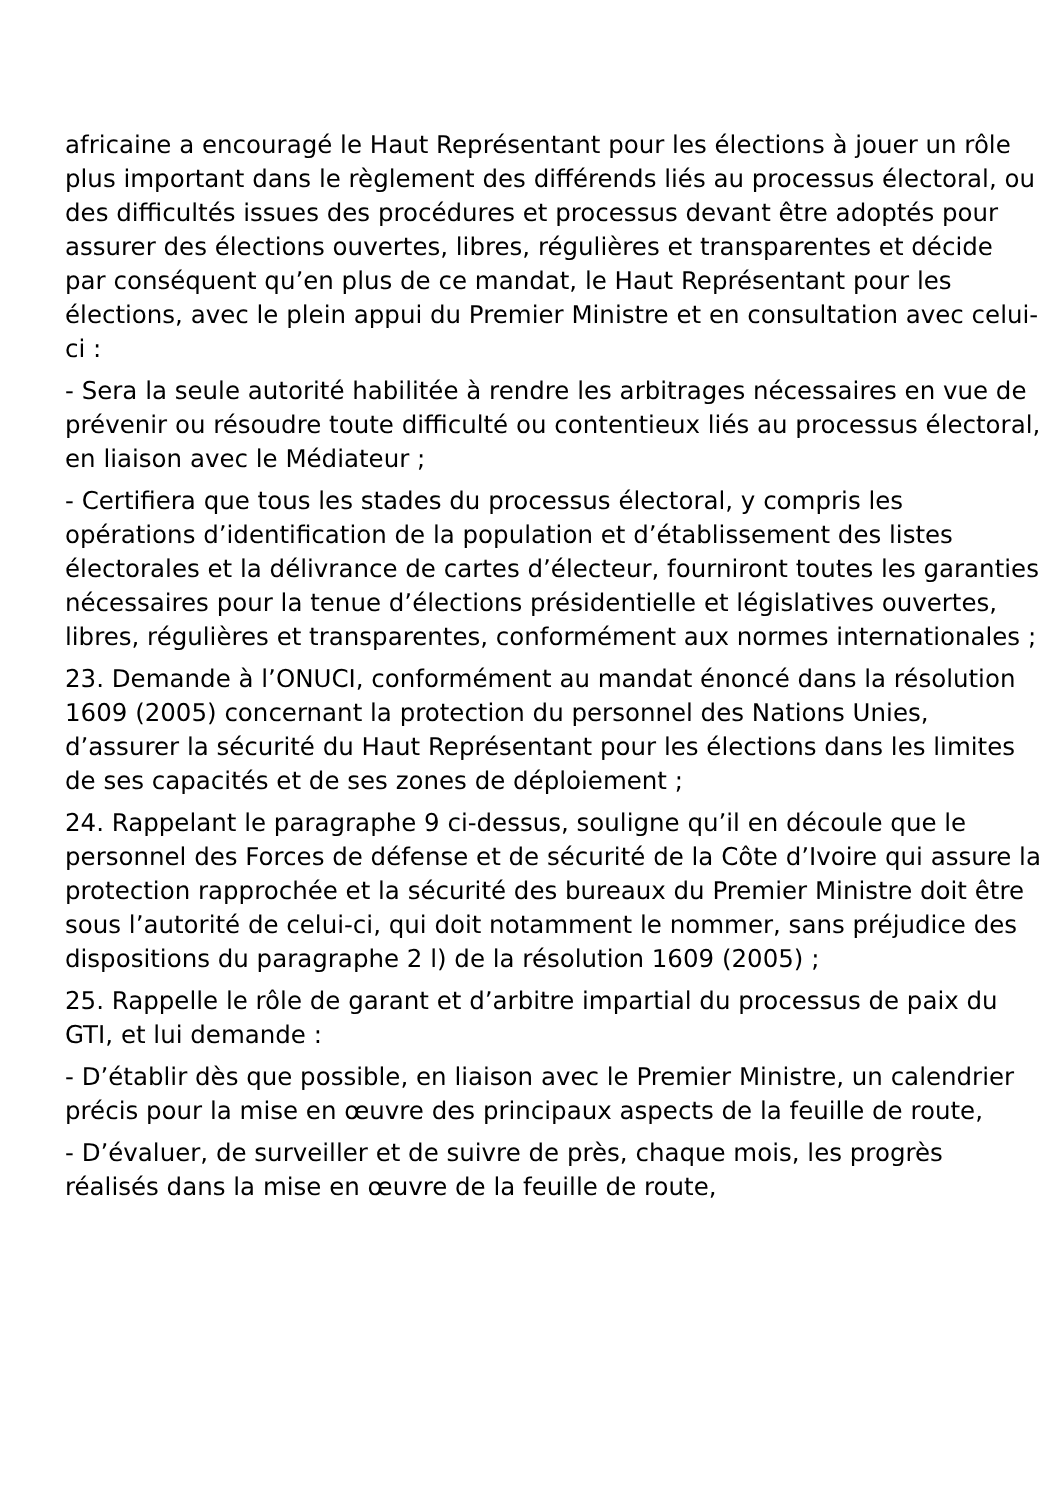africaine a encouragé le Haut Représentant pour les élections à jouer un rôle plus important dans le règlement des différends liés au processus électoral, ou des difficultés issues des procédures et processus devant être adoptés pour assurer des élections ouvertes, libres, régulières et transparentes et décide par conséquent qu’en plus de ce mandat, le Haut Représentant pour les élections, avec le plein appui du Premier Ministre et en consultation avec celui-ci :
- Sera la seule autorité habilitée à rendre les arbitrages nécessaires en vue de prévenir ou résoudre toute difficulté ou contentieux liés au processus électoral, en liaison avec le Médiateur ;
- Certifiera que tous les stades du processus électoral, y compris les opérations d’identification de la population et d’établissement des listes électorales et la délivrance de cartes d’électeur, fourniront toutes les garanties nécessaires pour la tenue d’élections présidentielle et législatives ouvertes, libres, régulières et transparentes, conformément aux normes internationales ;
23. Demande à l’ONUCI, conformément au mandat énoncé dans la résolution 1609 (2005) concernant la protection du personnel des Nations Unies, d’assurer la sécurité du Haut Représentant pour les élections dans les limites de ses capacités et de ses zones de déploiement ;
24. Rappelant le paragraphe 9 ci-dessus, souligne qu’il en découle que le personnel des Forces de défense et de sécurité de la Côte d’Ivoire qui assure la protection rapprochée et la sécurité des bureaux du Premier Ministre doit être sous l’autorité de celui-ci, qui doit notamment le nommer, sans préjudice des dispositions du paragraphe 2 l) de la résolution 1609 (2005) ;
25. Rappelle le rôle de garant et d’arbitre impartial du processus de paix du GTI, et lui demande :
- D’établir dès que possible, en liaison avec le Premier Ministre, un calendrier précis pour la mise en œuvre des principaux aspects de la feuille de route,
- D’évaluer, de surveiller et de suivre de près, chaque mois, les progrès réalisés dans la mise en œuvre de la feuille de route,